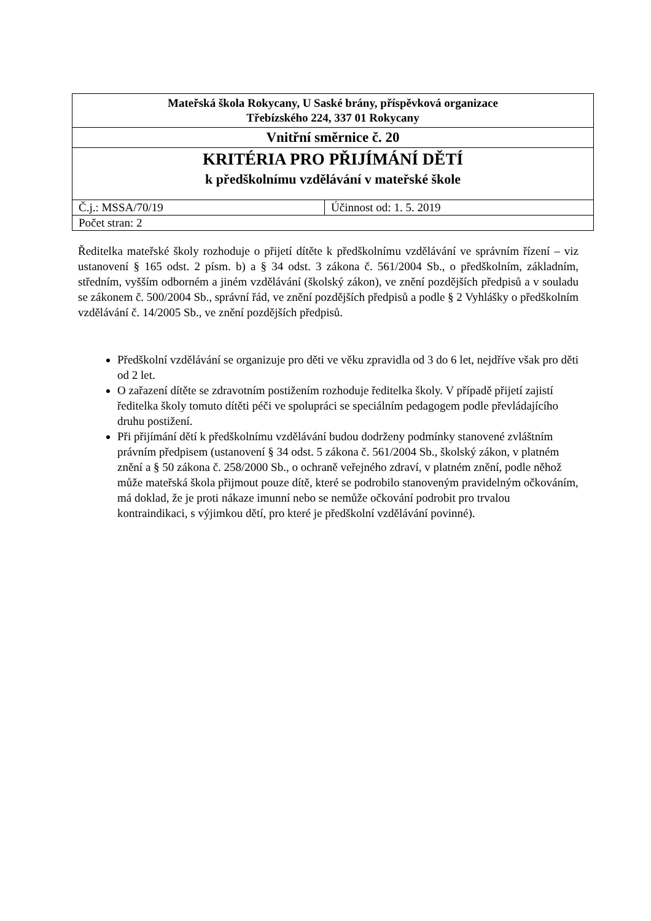| Mateřská škola Rokycany, U Saské brány, příspěvková organizace Třebízského 224, 337 01 Rokycany | |
| Vnitřní směrnice č. 20 | |
| KRITÉRIA PRO PŘIJÍMÁNÍ DĚTÍ k předškolnímu vzdělávání v mateřské škole | |
| Č.j.: MSSA/70/19 | Účinnost od: 1. 5. 2019 |
| Počet stran: 2 | |
Ředitelka mateřské školy rozhoduje o přijetí dítěte k předškolnímu vzdělávání ve správním řízení – viz ustanovení § 165 odst. 2 písm. b) a § 34 odst. 3 zákona č. 561/2004 Sb., o předškolním, základním, středním, vyšším odborném a jiném vzdělávání (školský zákon), ve znění pozdějších předpisů a v souladu se zákonem č. 500/2004 Sb., správní řád, ve znění pozdějších předpisů a podle § 2 Vyhlášky o předškolním vzdělávání č. 14/2005 Sb., ve znění pozdějších předpisů.
Předškolní vzdělávání se organizuje pro děti ve věku zpravidla od 3 do 6 let, nejdříve však pro děti od 2 let.
O zařazení dítěte se zdravotním postižením rozhoduje ředitelka školy. V případě přijetí zajistí ředitelka školy tomuto dítěti péči ve spolupráci se speciálním pedagogem podle převládajícího druhu postižení.
Při přijímání dětí k předškolnímu vzdělávání budou dodrženy podmínky stanovené zvláštním právním předpisem (ustanovení § 34 odst. 5 zákona č. 561/2004 Sb., školský zákon, v platném znění a § 50 zákona č. 258/2000 Sb., o ochraně veřejného zdraví, v platném znění, podle něhož může mateřská škola přijmout pouze dítě, které se podrobilo stanoveným pravidelným očkováním, má doklad, že je proti nákaze imunní nebo se nemůže očkování podrobit pro trvalou kontraindikaci, s výjimkou dětí, pro které je předškolní vzdělávání povinné).